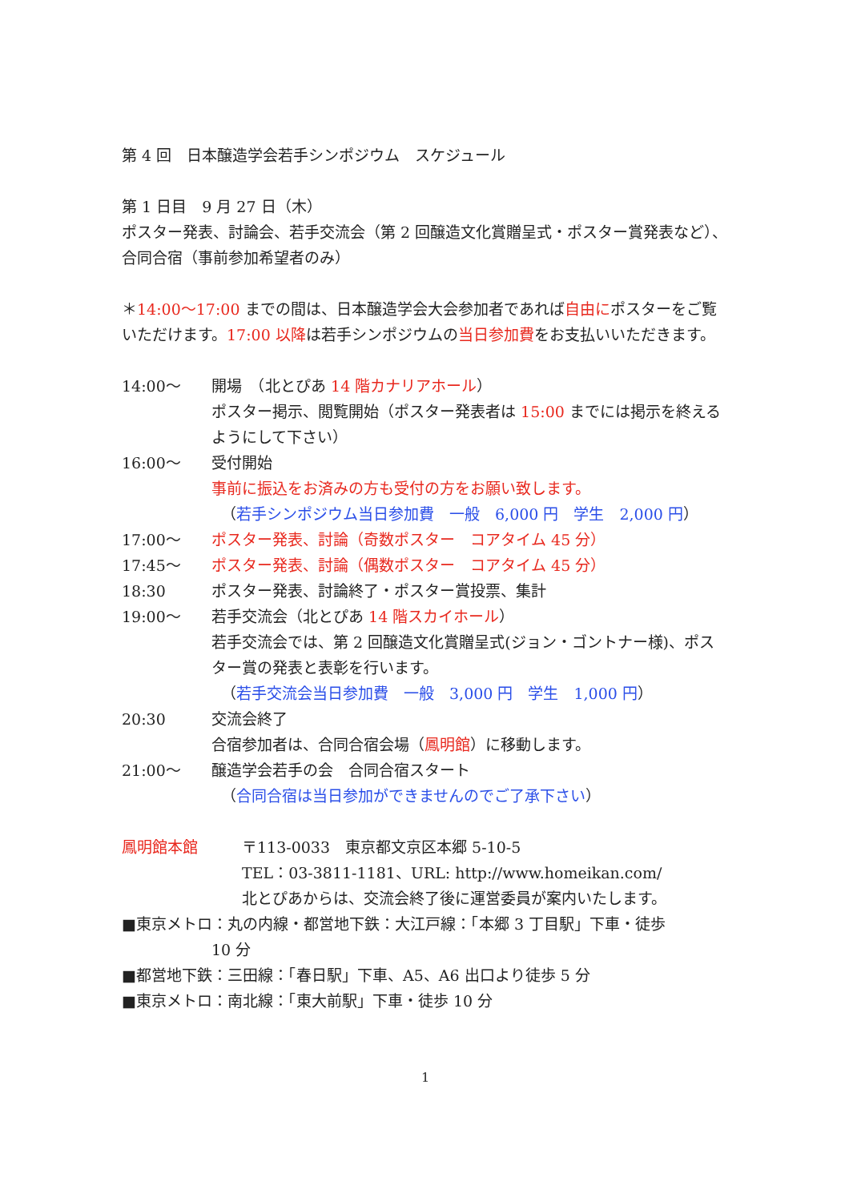第 4 回　日本醸造学会若手シンポジウム　スケジュール
第 1 日目　9 月 27 日（木）
ポスター発表、討論会、若手交流会（第 2 回醸造文化賞贈呈式・ポスター賞発表など）、合同合宿（事前参加希望者のみ）
＊14:00～17:00 までの間は、日本醸造学会大会参加者であれば自由にポスターをご覧いただけます。17:00 以降は若手シンポジウムの当日参加費をお支払いいただきます。
14:00～ 開場　（北とぴあ 14 階カナリアホール）
ポスター掲示、閲覧開始（ポスター発表者は 15:00 までには掲示を終えるようにして下さい）
16:00～ 受付開始
事前に振込をお済みの方も受付の方をお願い致します。
（若手シンポジウム当日参加費　一般　6,000 円　学生　2,000 円）
17:00～ ポスター発表、討論（奇数ポスター　コアタイム 45 分）
17:45～ ポスター発表、討論（偶数ポスター　コアタイム 45 分）
18:30 ポスター発表、討論終了・ポスター賞投票、集計
19:00～ 若手交流会（北とぴあ 14 階スカイホール）
若手交流会では、第 2 回醸造文化賞贈呈式(ジョン・ゴントナー様)、ポスター賞の発表と表彰を行います。
（若手交流会当日参加費　一般　3,000 円　学生　1,000 円）
20:30 交流会終了
合宿参加者は、合同合宿会場（鳳明館）に移動します。
21:00～ 醸造学会若手の会　合同合宿スタート
（合同合宿は当日参加ができませんのでご了承下さい）
鳳明館本館 〒113-0033　東京都文京区本郷 5-10-5
TEL：03-3811-1181、URL: http://www.homeikan.com/
北とぴあからは、交流会終了後に運営委員が案内いたします。
■東京メトロ：丸の内線・都営地下鉄：大江戸線：「本郷 3 丁目駅」下車・徒歩
10 分
■都営地下鉄：三田線：「春日駅」下車、A5、A6 出口より徒歩 5 分
■東京メトロ：南北線：「東大前駅」下車・徒歩 10 分
1